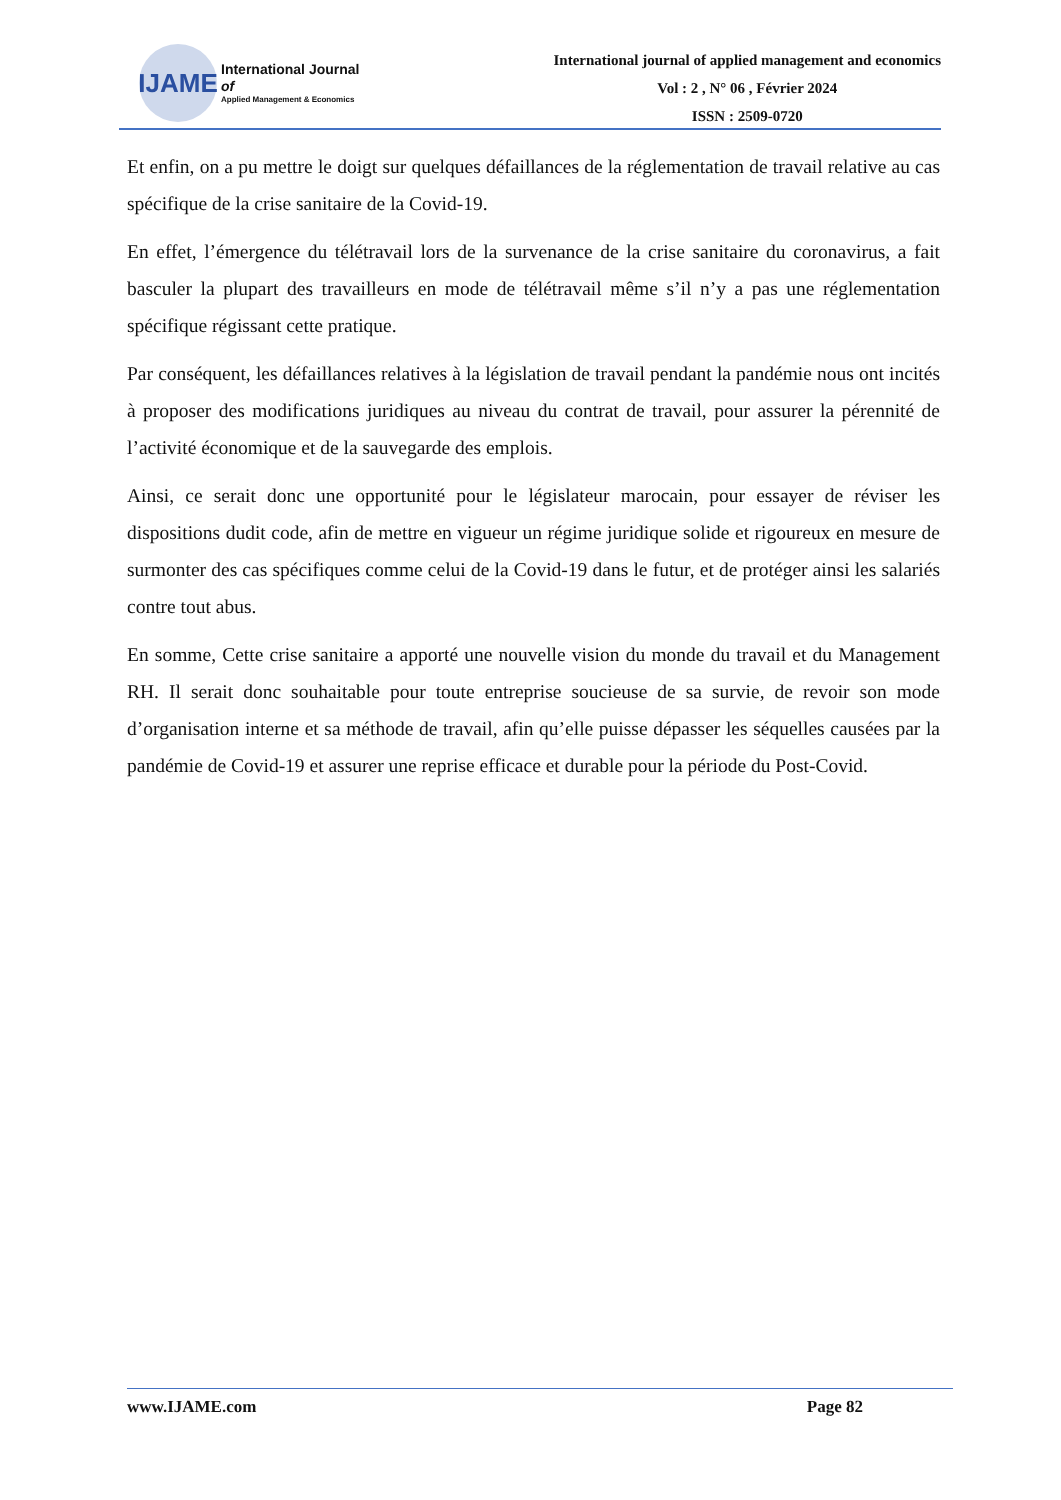IJAME
International Journal
of
Applied Management & Economics
International journal of applied management and economics
Vol : 2 , N° 06 , Février 2024
ISSN : 2509-0720
Et enfin, on a pu mettre le doigt sur quelques défaillances de la réglementation de travail relative au cas spécifique de la crise sanitaire de la Covid-19.
En effet, l’émergence du télétravail lors de la survenance de la crise sanitaire du coronavirus, a fait basculer la plupart des travailleurs en mode de télétravail même s’il n’y a pas une réglementation spécifique régissant cette pratique.
Par conséquent, les défaillances relatives à la législation de travail pendant la pandémie nous ont incités à proposer des modifications juridiques au niveau du contrat de travail, pour assurer la pérennité de l’activité économique et de la sauvegarde des emplois.
Ainsi, ce serait donc une opportunité pour le législateur marocain, pour essayer de réviser les dispositions dudit code, afin de mettre en vigueur un régime juridique solide et rigoureux en mesure de surmonter des cas spécifiques comme celui de la Covid-19 dans le futur, et de protéger ainsi les salariés contre tout abus.
En somme, Cette crise sanitaire a apporté une nouvelle vision du monde du travail et du Management RH. Il serait donc souhaitable pour toute entreprise soucieuse de sa survie, de revoir son mode d’organisation interne et sa méthode de travail, afin qu’elle puisse dépasser les séquelles causées par la pandémie de Covid-19 et assurer une reprise efficace et durable pour la période du Post-Covid.
www.IJAME.com Page 82